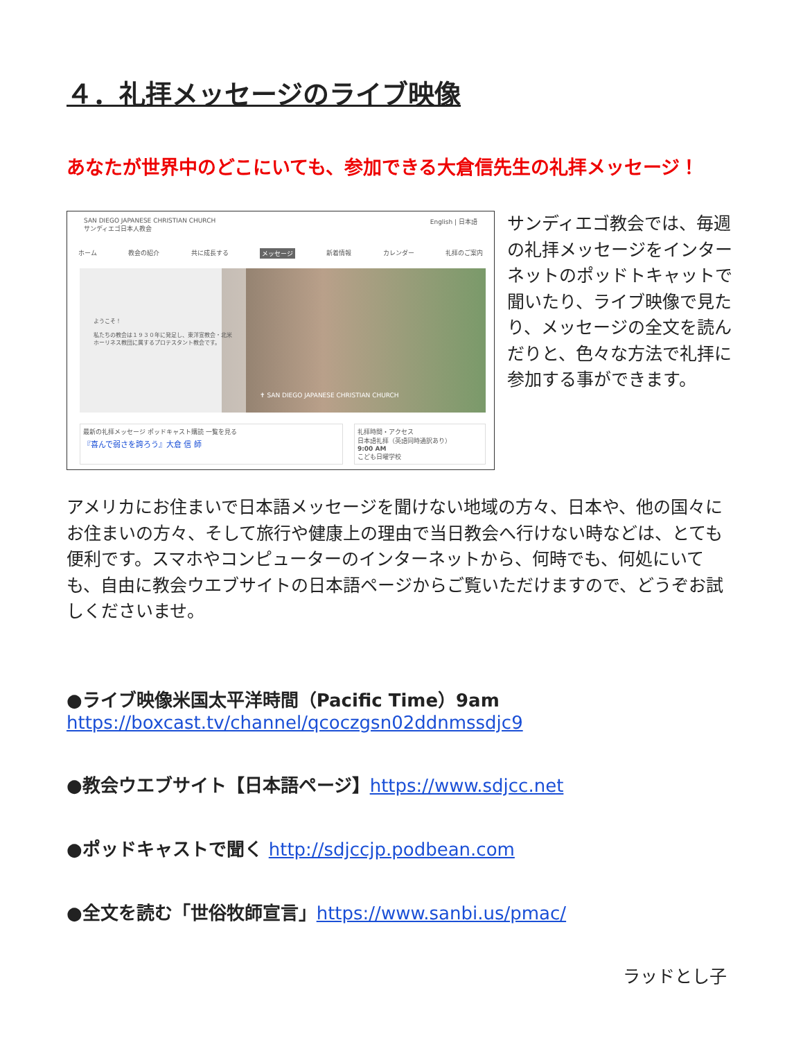４．礼拝メッセージのライブ映像
あなたが世界中のどこにいても、参加できる大倉信先生の礼拝メッセージ！
SAN DIEGO JAPANESE CHRISTIAN CHURCH
サンディエゴ日本人教会
English | 日本語
ホーム 教会の紹介 共に成長する メッセージ 新着情報 カレンダー 礼拝のご案内
ようこそ！
私たちの教会は１９３０年に発足し、東洋宣教会・北米ホーリネス教団に属するプロテスタント教会です。
✝ SAN DIEGO JAPANESE CHRISTIAN CHURCH
最新の礼拝メッセージ ポッドキャスト購読 一覧を見る
『喜んで弱さを誇ろう』大倉 信 師
礼拝時間・アクセス
日本語礼拝（英語同時通訳あり）
9:00 AM
こども日曜学校
サンディエゴ教会では、毎週の礼拝メッセージをインターネットのポッドトキャットで聞いたり、ライブ映像で見たり、メッセージの全文を読んだりと、色々な方法で礼拝に参加する事ができます。
アメリカにお住まいで日本語メッセージを聞けない地域の方々、日本や、他の国々にお住まいの方々、そして旅行や健康上の理由で当日教会へ行けない時などは、とても便利です。スマホやコンピューターのインターネットから、何時でも、何処にいても、自由に教会ウエブサイトの日本語ページからご覧いただけますので、どうぞお試しくださいませ。
●ライブ映像米国太平洋時間（Pacific Time）9am
https://boxcast.tv/channel/qcoczgsn02ddnmssdjc9
●教会ウエブサイト【日本語ページ】https://www.sdjcc.net
●ポッドキャストで聞く http://sdjccjp.podbean.com
●全文を読む「世俗牧師宣言」https://www.sanbi.us/pmac/
ラッドとし子